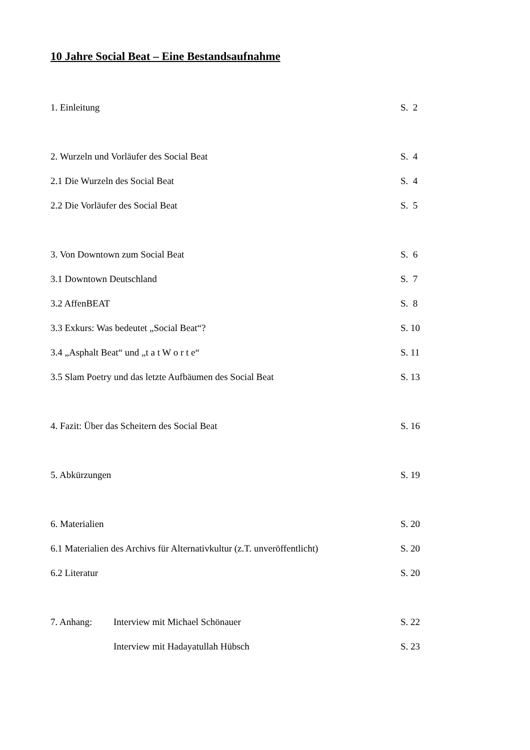10 Jahre Social Beat – Eine Bestandsaufnahme
1. Einleitung S. 2
2. Wurzeln und Vorläufer des Social Beat S. 4
2.1 Die Wurzeln des Social Beat S. 4
2.2 Die Vorläufer des Social Beat S. 5
3. Von Downtown zum Social Beat S. 6
3.1 Downtown Deutschland S. 7
3.2 AffenBEAT S. 8
3.3 Exkurs: Was bedeutet „Social Beat“? S. 10
3.4 „Asphalt Beat“ und „t a t W o r t e“S. 11
3.5 Slam Poetry und das letzte Aufbäumen des Social Beat S. 13
4. Fazit: Über das Scheitern des Social Beat S. 16
5. Abkürzungen S. 19
6. Materialien S. 20
6.1 Materialien des Archivs für Alternativkultur (z.T. unveröffentlicht) S. 20
6.2 Literatur S. 20
7. Anhang: Interview mit Michael Schönauer S. 22
Interview mit Hadayatullah Hübsch S. 23